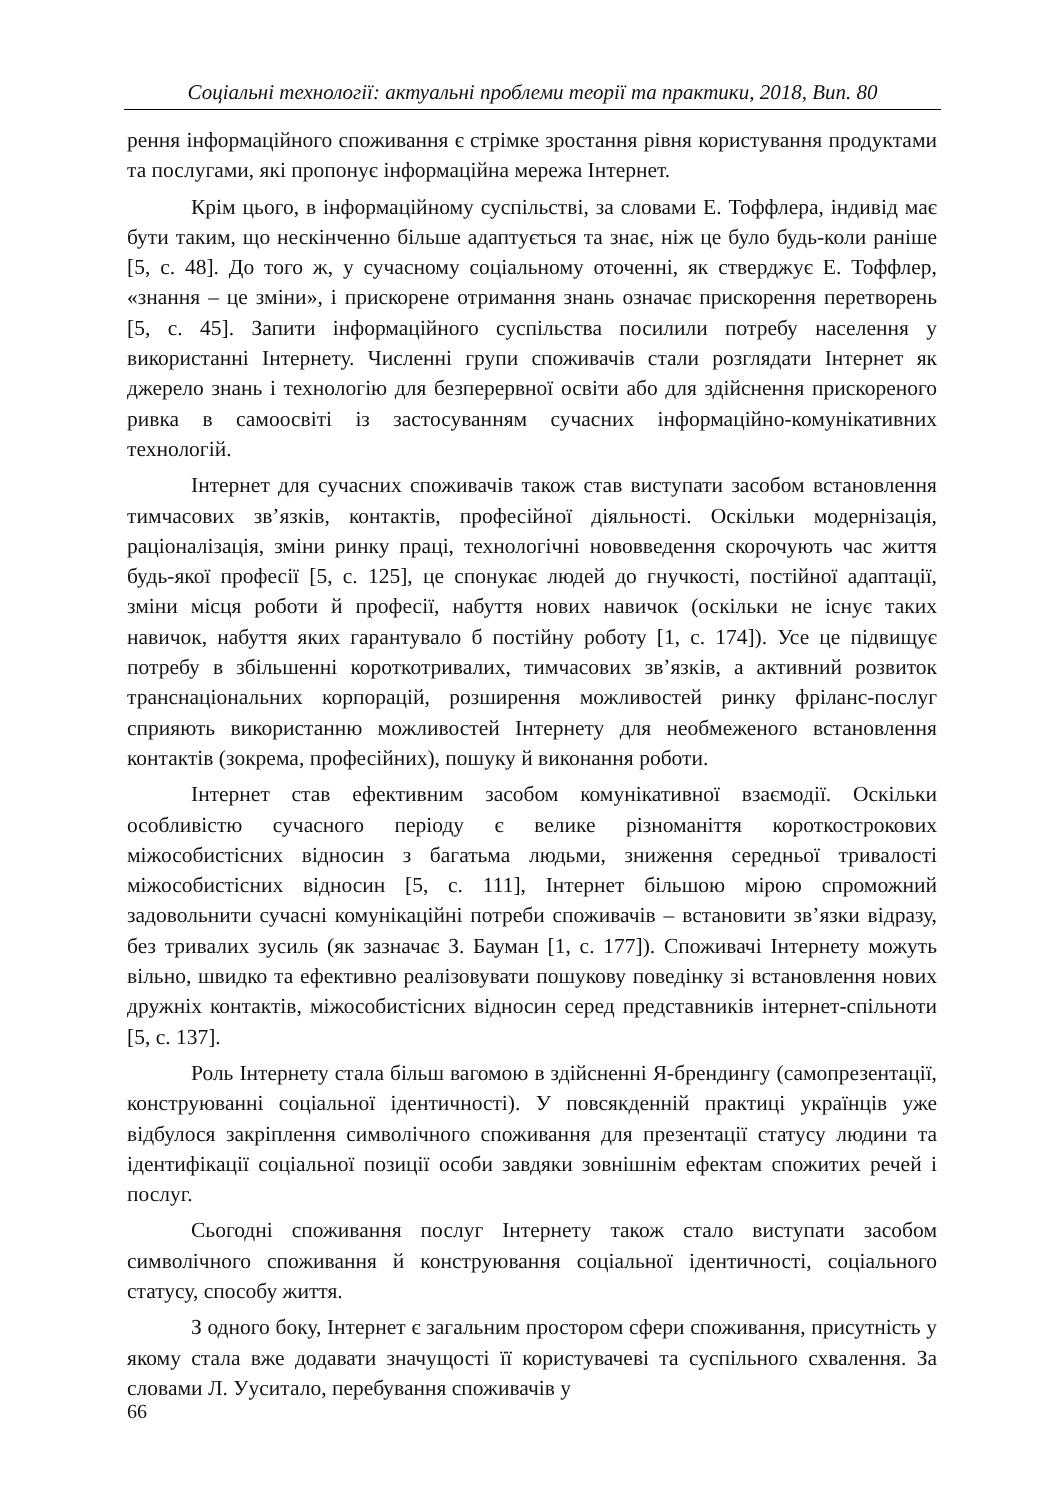Соціальні технології: актуальні проблеми теорії та практики, 2018, Вип. 80
рення інформаційного споживання є стрімке зростання рівня користування продуктами та послугами, які пропонує інформаційна мережа Інтернет.
Крім цього, в інформаційному суспільстві, за словами Е. Тоффлера, індивід має бути таким, що нескінченно більше адаптується та знає, ніж це було будь-коли раніше [5, с. 48]. До того ж, у сучасному соціальному оточенні, як стверджує Е. Тоффлер, «знання – це зміни», і прискорене отримання знань означає прискорення перетворень [5, с. 45]. Запити інформаційного суспільства посилили потребу населення у використанні Інтернету. Численні групи споживачів стали розглядати Інтернет як джерело знань і технологію для безперервної освіти або для здійснення прискореного ривка в самоосвіті із застосуванням сучасних інформаційно-комунікативних технологій.
Інтернет для сучасних споживачів також став виступати засобом встановлення тимчасових зв’язків, контактів, професійної діяльності. Оскільки модернізація, раціоналізація, зміни ринку праці, технологічні нововведення скорочують час життя будь-якої професії [5, с. 125], це спонукає людей до гнучкості, постійної адаптації, зміни місця роботи й професії, набуття нових навичок (оскільки не існує таких навичок, набуття яких гарантувало б постійну роботу [1, с. 174]). Усе це підвищує потребу в збільшенні короткотривалих, тимчасових зв’язків, а активний розвиток транснаціональних корпорацій, розширення можливостей ринку фріланс-послуг сприяють використанню можливостей Інтернету для необмеженого встановлення контактів (зокрема, професійних), пошуку й виконання роботи.
Інтернет став ефективним засобом комунікативної взаємодії. Оскільки особливістю сучасного періоду є велике різноманіття короткострокових міжособистісних відносин з багатьма людьми, зниження середньої тривалості міжособистісних відносин [5, с. 111], Інтернет більшою мірою спроможний задовольнити сучасні комунікаційні потреби споживачів – встановити зв’язки відразу, без тривалих зусиль (як зазначає З. Бауман [1, с. 177]). Споживачі Інтернету можуть вільно, швидко та ефективно реалізовувати пошукову поведінку зі встановлення нових дружніх контактів, міжособистісних відносин серед представників інтернет-спільноти [5, с. 137].
Роль Інтернету стала більш вагомою в здійсненні Я-брендингу (самопрезентації, конструюванні соціальної ідентичності). У повсякденній практиці українців уже відбулося закріплення символічного споживання для презентації статусу людини та ідентифікації соціальної позиції особи завдяки зовнішнім ефектам спожитих речей і послуг.
Сьогодні споживання послуг Інтернету також стало виступати засобом символічного споживання й конструювання соціальної ідентичності, соціального статусу, способу життя.
З одного боку, Інтернет є загальним простором сфери споживання, присутність у якому стала вже додавати значущості її користувачеві та суспільного схвалення. За словами Л. Ууситало, перебування споживачів у
66